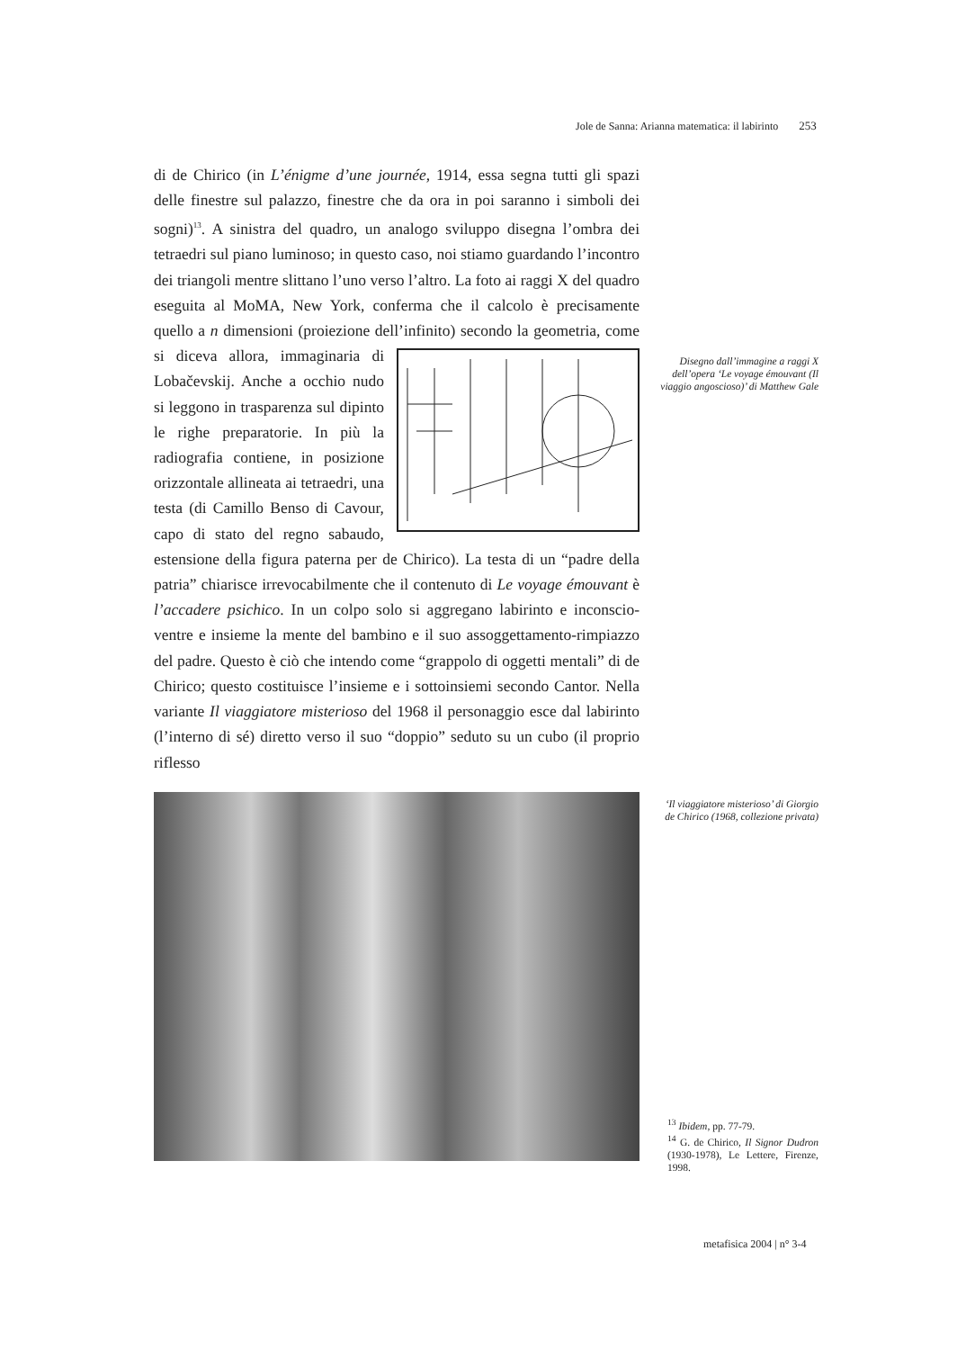Jole de Sanna: Arianna matematica: il labirinto 253
di de Chirico (in L’énigme d’une journée, 1914, essa segna tutti gli spazi delle finestre sul palazzo, finestre che da ora in poi saranno i simboli dei sogni)<sup>13</sup>. A sinistra del quadro, un analogo sviluppo disegna l’ombra dei tetraedri sul piano luminoso; in questo caso, noi stiamo guardando l’incontro dei triangoli mentre slittano l’uno verso l’altro. La foto ai raggi X del quadro eseguita al MoMA, New York, conferma che il calcolo è precisamente quello a n dimensioni (proiezione dell’infinito) secondo la
geometria, come si diceva allora, immaginaria di Lobačevskij. Anche a occhio nudo si leggono in trasparenza sul dipinto le righe preparatorie. In più la radiografia contiene, in posizione orizzontale allineata ai tetraedri, una testa (di Camillo Benso di Cavour, capo di stato del regno sabaudo, estensione della figura paterna per de Chirico). La testa di un “padre della patria” chiarisce irrevocabilmente che il contenuto di Le voyage émouvant è l’accadere psichico. In un colpo solo si aggregano labirinto e inconscio-ventre e insieme la mente del bambino e il suo assoggettamento-rimpiazzo del padre. Questo è ciò che intendo come “grappolo di oggetti mentali” di de Chirico; questo costituisce l’insieme e i sottoinsiemi secondo Cantor. Nella variante Il viaggiatore misterioso del 1968 il personaggio esce dal labirinto (l’interno di sé) diretto verso il suo “doppio” seduto su un cubo (il proprio riflesso
Disegno dall’immagine a raggi X dell’opera ‘Le voyage émouvant (Il viaggio angoscioso)’ di Matthew Gale
‘Il viaggiatore misterioso’ di Giorgio de Chirico (1968, collezione privata)
<sup>13</sup> Ibidem, pp. 77-79.
<sup>14</sup> G. de Chirico, Il Signor Dudron (1930-1978), Le Lettere, Firenze, 1998.
metafisica 2004 | n° 3-4